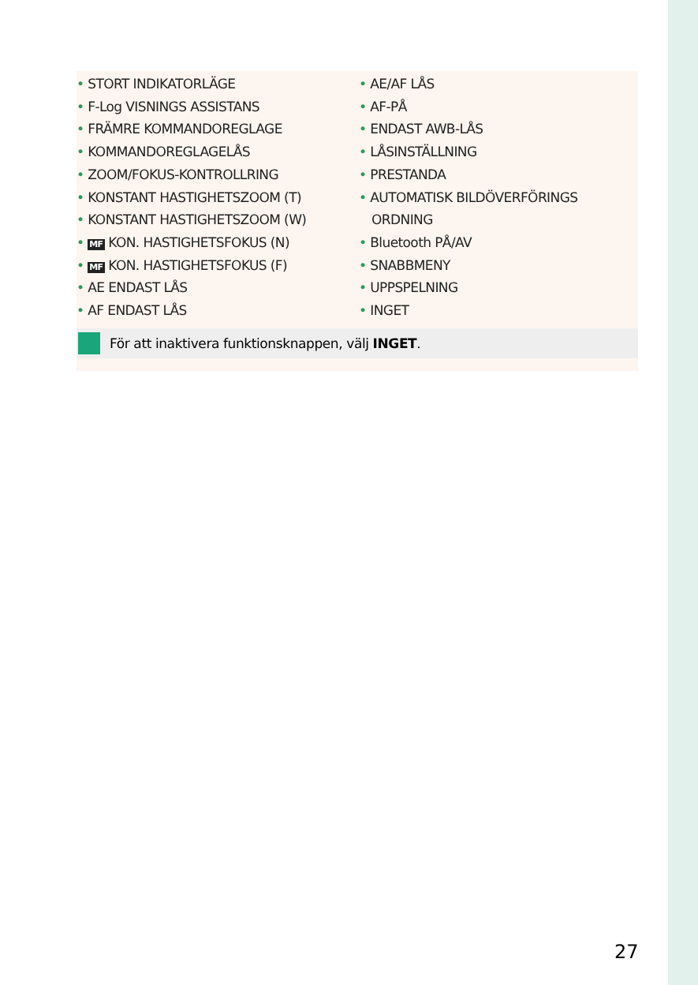• STORT INDIKATORLÄGE
• F-Log VISNINGS ASSISTANS
• FRÄMRE KOMMANDOREGLAGE
• KOMMANDOREGLAGELÅS
• ZOOM/FOKUS-KONTROLLRING
• KONSTANT HASTIGHETSZOOM (T)
• KONSTANT HASTIGHETSZOOM (W)
• MF KON. HASTIGHETSFOKUS (N)
• MF KON. HASTIGHETSFOKUS (F)
• AE ENDAST LÅS
• AF ENDAST LÅS
• AE/AF LÅS
• AF-PÅ
• ENDAST AWB-LÅS
• LÅSINSTÄLLNING
• PRESTANDA
• AUTOMATISK BILDÖVERFÖRINGS ORDNING
• Bluetooth PÅ/AV
• SNABBMENY
• UPPSPELNING
• INGET
För att inaktivera funktionsknappen, välj INGET.
27